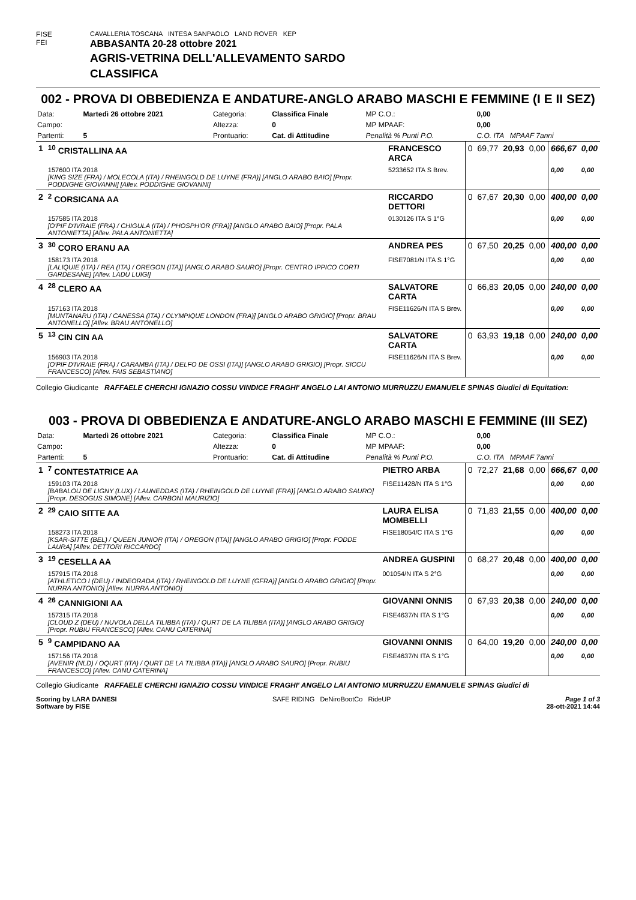FISE
FEI
CAVALLERIA TOSCANA INTESA SANPAOLO LAND ROVER KEP
ABBASANTA 20-28 ottobre 2021
AGRIS-VETRINA DELL'ALLEVAMENTO SARDO
CLASSIFICA
002 - PROVA DI OBBEDIENZA E ANDATURE-ANGLO ARABO MASCHI E FEMMINE (I E II SEZ)
| Data: | Martedì 26 ottobre 2021 | Categoria: | Classifica Finale | MP C.O.: | 0,00 |
| Campo: | | Altezza: | 0 | MP MPAAF: | 0,00 |
| Partenti: | 5 | Prontuario: | Cat. di Attitudine | Penalità % Punti P.O. | C.O. ITA MPAAF 7anni |
| 1 | <sup>10</sup> CRISTALLINA AA | FRANCESCO ARCA | 0 | 69,77 | 20,93 | 0,00 | 666,67 | 0,00 |
| | 157600 ITA 2018 [KING SIZE (FRA) / MOLECOLA (ITA) / RHEINGOLD DE LUYNE (FRA)] [ANGLO ARABO BAIO] [Propr. PODDIGHE GIOVANNI] [Allev. PODDIGHE GIOVANNI] | 5233652 ITA S Brev. | | | | | 0,00 | 0,00 |
| 2 | <sup>2</sup> CORSICANA AA | RICCARDO DETTORI | 0 | 67,67 | 20,30 | 0,00 | 400,00 | 0,00 |
| | 157585 ITA 2018 [O'PIF D'IVRAIE (FRA) / CHIGULA (ITA) / PHOSPH'OR (FRA)] [ANGLO ARABO BAIO] [Propr. PALA ANTONIETTA] [Allev. PALA ANTONIETTA] | 0130126 ITA S 1°G | | | | | 0,00 | 0,00 |
| 3 | <sup>30</sup> CORO ERANU AA | ANDREA PES | 0 | 67,50 | 20,25 | 0,00 | 400,00 | 0,00 |
| | 158173 ITA 2018 [LALIQUIE (ITA) / REA (ITA) / OREGON (ITA)] [ANGLO ARABO SAURO] [Propr. CENTRO IPPICO CORTI GARDESANE] [Allev. LADU LUIGI] | FISE7081/N ITA S 1°G | | | | | 0,00 | 0,00 |
| 4 | <sup>28</sup> CLERO AA | SALVATORE CARTA | 0 | 66,83 | 20,05 | 0,00 | 240,00 | 0,00 |
| | 157163 ITA 2018 [MUNTANARU (ITA) / CANESSA (ITA) / OLYMPIQUE LONDON (FRA)] [ANGLO ARABO GRIGIO] [Propr. BRAU ANTONELLO] [Allev. BRAU ANTONELLO] | FISE11626/N ITA S Brev. | | | | | 0,00 | 0,00 |
| 5 | <sup>13</sup> CIN CIN AA | SALVATORE CARTA | 0 | 63,93 | 19,18 | 0,00 | 240,00 | 0,00 |
| | 156903 ITA 2018 [O'PIF D'IVRAIE (FRA) / CARAMBA (ITA) / DELFO DE OSSI (ITA)] [ANGLO ARABO GRIGIO] [Propr. SICCU FRANCESCO] [Allev. FAIS SEBASTIANO] | FISE11626/N ITA S Brev. | | | | | 0,00 | 0,00 |
Collegio Giudicante RAFFAELE CHERCHI IGNAZIO COSSU VINDICE FRAGHI' ANGELO LAI ANTONIO MURRUZZU EMANUELE SPINAS Giudici di Equitation:
003 - PROVA DI OBBEDIENZA E ANDATURE-ANGLO ARABO MASCHI E FEMMINE (III SEZ)
| Data: | Martedì 26 ottobre 2021 | Categoria: | Classifica Finale | MP C.O.: | 0,00 |
| Campo: | | Altezza: | 0 | MP MPAAF: | 0,00 |
| Partenti: | 5 | Prontuario: | Cat. di Attitudine | Penalità % Punti P.O. | C.O. ITA MPAAF 7anni |
| 1 | <sup>7</sup> CONTESTATRICE AA | PIETRO ARBA | 0 | 72,27 | 21,68 | 0,00 | 666,67 | 0,00 |
| | 159103 ITA 2018 [BABALOU DE LIGNY (LUX) / LAUNEDDAS (ITA) / RHEINGOLD DE LUYNE (FRA)] [ANGLO ARABO SAURO] [Propr. DESOGUS SIMONE] [Allev. CARBONI MAURIZIO] | FISE11428/N ITA S 1°G | | | | | 0,00 | 0,00 |
| 2 | <sup>29</sup> CAIO SITTE AA | LAURA ELISA MOMBELLI | 0 | 71,83 | 21,55 | 0,00 | 400,00 | 0,00 |
| | 158273 ITA 2018 [KSAR-SITTE (BEL) / QUEEN JUNIOR (ITA) / OREGON (ITA)] [ANGLO ARABO GRIGIO] [Propr. FODDE LAURA] [Allev. DETTORI RICCARDO] | FISE18054/C ITA S 1°G | | | | | 0,00 | 0,00 |
| 3 | <sup>19</sup> CESELLA AA | ANDREA GUSPINI | 0 | 68,27 | 20,48 | 0,00 | 400,00 | 0,00 |
| | 157915 ITA 2018 [ATHLETICO I (DEU) / INDEORADA (ITA) / RHEINGOLD DE LUYNE (GFRA)] [ANGLO ARABO GRIGIO] [Propr. NURRA ANTONIO] [Allev. NURRA ANTONIO] | 001054/N ITA S 2°G | | | | | 0,00 | 0,00 |
| 4 | <sup>26</sup> CANNIGIONI AA | GIOVANNI ONNIS | 0 | 67,93 | 20,38 | 0,00 | 240,00 | 0,00 |
| | 157315 ITA 2018 [CLOUD Z (DEU) / NUVOLA DELLA TILIBBA (ITA) / QURT DE LA TILIBBA (ITA)] [ANGLO ARABO GRIGIO] [Propr. RUBIU FRANCESCO] [Allev. CANU CATERINA] | FISE4637/N ITA S 1°G | | | | | 0,00 | 0,00 |
| 5 | <sup>9</sup> CAMPIDANO AA | GIOVANNI ONNIS | 0 | 64,00 | 19,20 | 0,00 | 240,00 | 0,00 |
| | 157156 ITA 2018 [AVENIR (NLD) / OQURT (ITA) / QURT DE LA TILIBBA (ITA)] [ANGLO ARABO SAURO] [Propr. RUBIU FRANCESCO] [Allev. CANU CATERINA] | FISE4637/N ITA S 1°G | | | | | 0,00 | 0,00 |
Collegio Giudicante RAFFAELE CHERCHI IGNAZIO COSSU VINDICE FRAGHI' ANGELO LAI ANTONIO MURRUZZU EMANUELE SPINAS Giudici di
Scoring by LARA DANESI
Software by FISE
SAFE RIDING DeNiroBootCo RideUP
Page 1 of 3
28-ott-2021 14:44